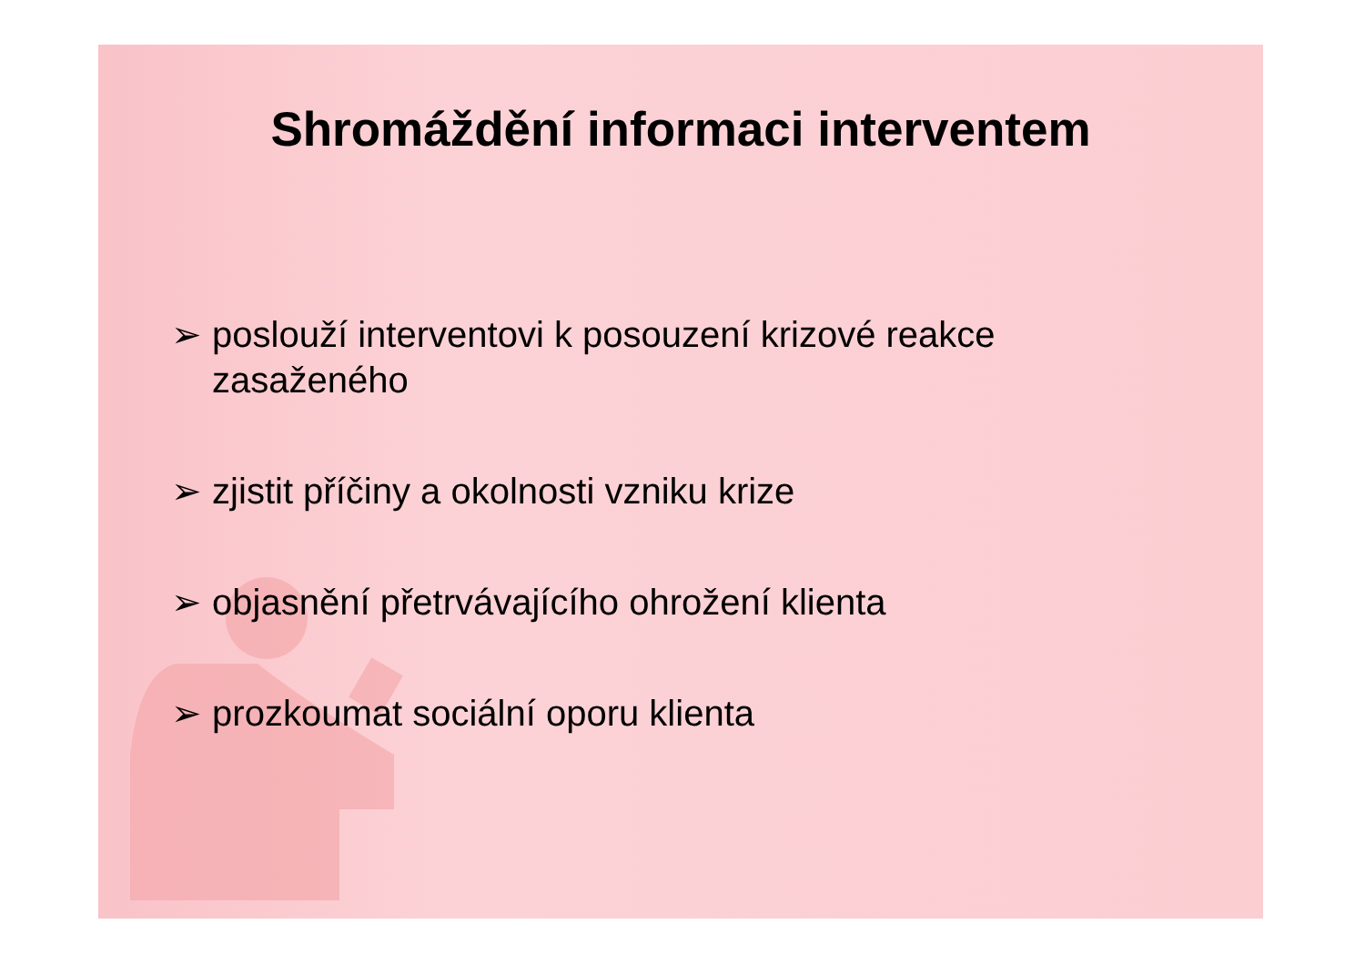Shromáždění informaci interventem
➢ poslouží interventovi k posouzení krizové reakce zasaženého
➢ zjistit příčiny a okolnosti vzniku krize
➢ objasnění přetrvávajícího ohrožení klienta
➢ prozkoumat sociální oporu klienta